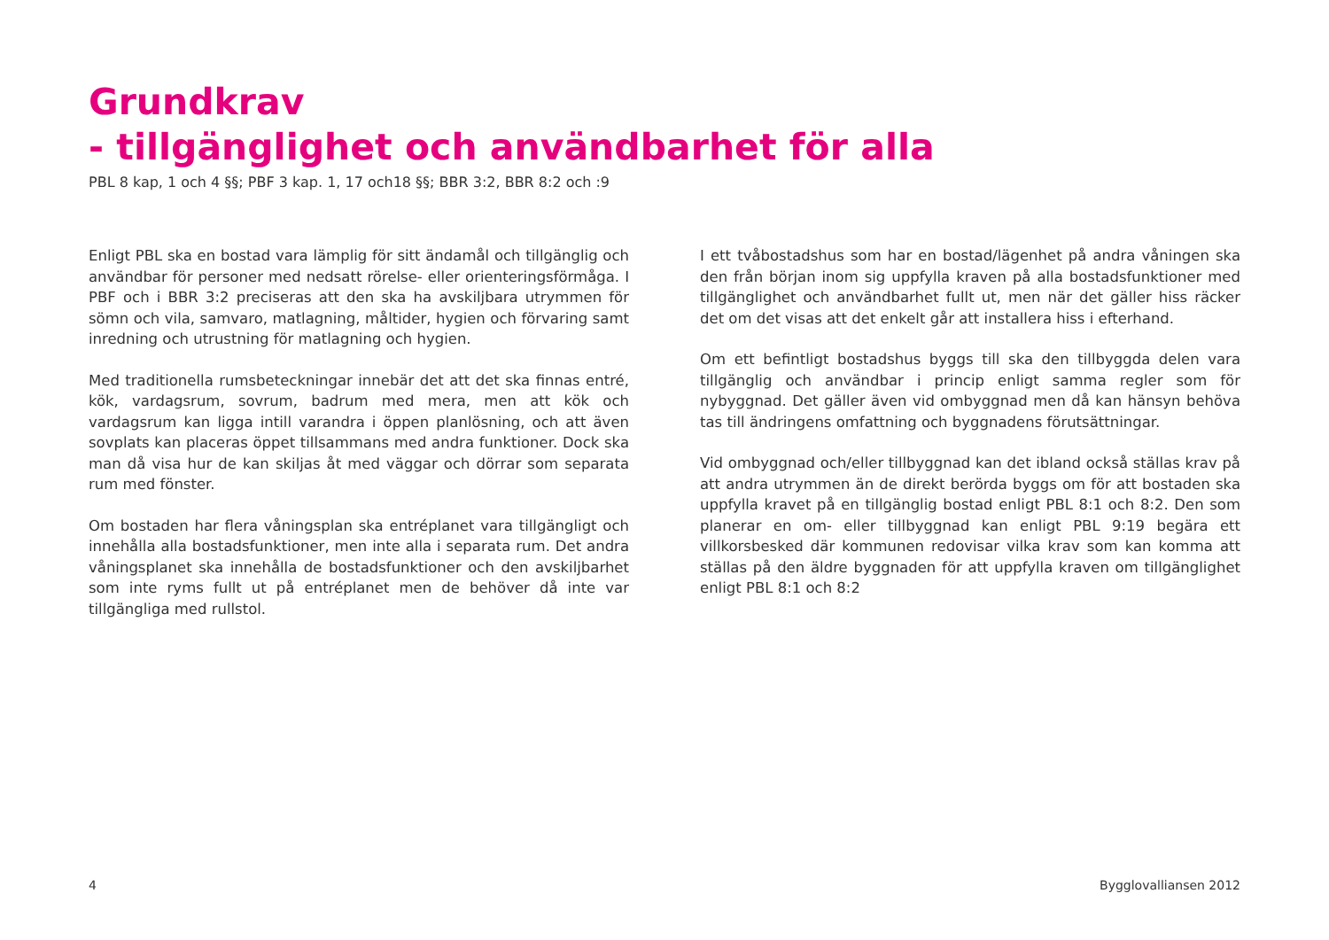Grundkrav
- tillgänglighet och användbarhet för alla
PBL 8 kap, 1 och 4 §§; PBF 3 kap. 1, 17 och18 §§; BBR 3:2, BBR 8:2 och :9
Enligt PBL ska en bostad vara lämplig för sitt ändamål och tillgänglig och användbar för personer med nedsatt rörelse- eller orienteringsförmåga. I PBF och i BBR 3:2 preciseras att den ska ha avskiljbara utrymmen för sömn och vila, samvaro, matlagning, måltider, hygien och förvaring samt inredning och utrustning för matlagning och hygien.
Med traditionella rumsbeteckningar innebär det att det ska finnas entré, kök, vardagsrum, sovrum, badrum med mera, men att kök och vardagsrum kan ligga intill varandra i öppen planlösning, och att även sovplats kan placeras öppet tillsammans med andra funktioner. Dock ska man då visa hur de kan skiljas åt med väggar och dörrar som separata rum med fönster.
Om bostaden har flera våningsplan ska entréplanet vara tillgängligt och innehålla alla bostadsfunktioner, men inte alla i separata rum. Det andra våningsplanet ska innehålla de bostadsfunktioner och den avskiljbarhet som inte ryms fullt ut på entréplanet men de behöver då inte var tillgängliga med rullstol.
I ett tvåbostadshus som har en bostad/lägenhet på andra våningen ska den från början inom sig uppfylla kraven på alla bostadsfunktioner med tillgänglighet och användbarhet fullt ut, men när det gäller hiss räcker det om det visas att det enkelt går att installera hiss i efterhand.
Om ett befintligt bostadshus byggs till ska den tillbyggda delen vara tillgänglig och användbar i princip enligt samma regler som för nybyggnad. Det gäller även vid ombyggnad men då kan hänsyn behöva tas till ändringens omfattning och byggnadens förutsättningar.
Vid ombyggnad och/eller tillbyggnad kan det ibland också ställas krav på att andra utrymmen än de direkt berörda byggs om för att bostaden ska uppfylla kravet på en tillgänglig bostad enligt PBL 8:1 och 8:2. Den som planerar en om- eller tillbyggnad kan enligt PBL 9:19 begära ett villkorsbesked där kommunen redovisar vilka krav som kan komma att ställas på den äldre byggnaden för att uppfylla kraven om tillgänglighet enligt PBL 8:1 och 8:2
4 Bygglovalliansen 2012